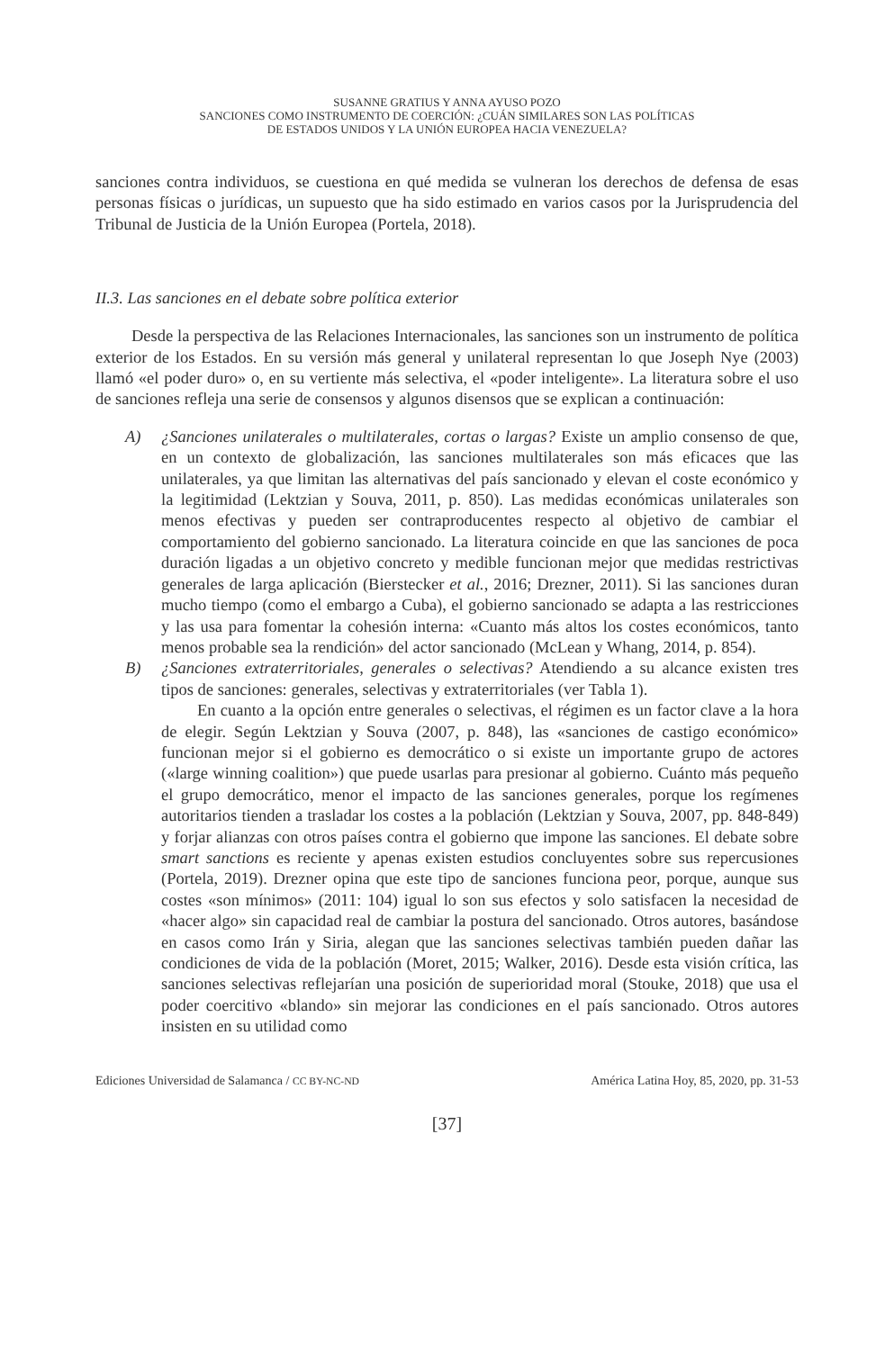SUSANNE GRATIUS Y ANNA AYUSO POZO
SANCIONES COMO INSTRUMENTO DE COERCIÓN: ¿CUÁN SIMILARES SON LAS POLÍTICAS
DE ESTADOS UNIDOS Y LA UNIÓN EUROPEA HACIA VENEZUELA?
sanciones contra individuos, se cuestiona en qué medida se vulneran los derechos de defensa de esas personas físicas o jurídicas, un supuesto que ha sido estimado en varios casos por la Jurisprudencia del Tribunal de Justicia de la Unión Europea (Portela, 2018).
II.3. Las sanciones en el debate sobre política exterior
Desde la perspectiva de las Relaciones Internacionales, las sanciones son un instrumento de política exterior de los Estados. En su versión más general y unilateral representan lo que Joseph Nye (2003) llamó «el poder duro» o, en su vertiente más selectiva, el «poder inteligente». La literatura sobre el uso de sanciones refleja una serie de consensos y algunos disensos que se explican a continuación:
A) ¿Sanciones unilaterales o multilaterales, cortas o largas? Existe un amplio consenso de que, en un contexto de globalización, las sanciones multilaterales son más eficaces que las unilaterales, ya que limitan las alternativas del país sancionado y elevan el coste económico y la legitimidad (Lektzian y Souva, 2011, p. 850). Las medidas económicas unilaterales son menos efectivas y pueden ser contraproducentes respecto al objetivo de cambiar el comportamiento del gobierno sancionado. La literatura coincide en que las sanciones de poca duración ligadas a un objetivo concreto y medible funcionan mejor que medidas restrictivas generales de larga aplicación (Bierstecker et al., 2016; Drezner, 2011). Si las sanciones duran mucho tiempo (como el embargo a Cuba), el gobierno sancionado se adapta a las restricciones y las usa para fomentar la cohesión interna: «Cuanto más altos los costes económicos, tanto menos probable sea la rendición» del actor sancionado (McLean y Whang, 2014, p. 854).
B) ¿Sanciones extraterritoriales, generales o selectivas? Atendiendo a su alcance existen tres tipos de sanciones: generales, selectivas y extraterritoriales (ver Tabla 1).
En cuanto a la opción entre generales o selectivas, el régimen es un factor clave a la hora de elegir. Según Lektzian y Souva (2007, p. 848), las «sanciones de castigo económico» funcionan mejor si el gobierno es democrático o si existe un importante grupo de actores («large winning coalition») que puede usarlas para presionar al gobierno. Cuánto más pequeño el grupo democrático, menor el impacto de las sanciones generales, porque los regímenes autoritarios tienden a trasladar los costes a la población (Lektzian y Souva, 2007, pp. 848-849) y forjar alianzas con otros países contra el gobierno que impone las sanciones. El debate sobre smart sanctions es reciente y apenas existen estudios concluyentes sobre sus repercusiones (Portela, 2019). Drezner opina que este tipo de sanciones funciona peor, porque, aunque sus costes «son mínimos» (2011: 104) igual lo son sus efectos y solo satisfacen la necesidad de «hacer algo» sin capacidad real de cambiar la postura del sancionado. Otros autores, basándose en casos como Irán y Siria, alegan que las sanciones selectivas también pueden dañar las condiciones de vida de la población (Moret, 2015; Walker, 2016). Desde esta visión crítica, las sanciones selectivas reflejarían una posición de superioridad moral (Stouke, 2018) que usa el poder coercitivo «blando» sin mejorar las condiciones en el país sancionado. Otros autores insisten en su utilidad como
Ediciones Universidad de Salamanca / CC BY-NC-ND América Latina Hoy, 85, 2020, pp. 31-53
[37]